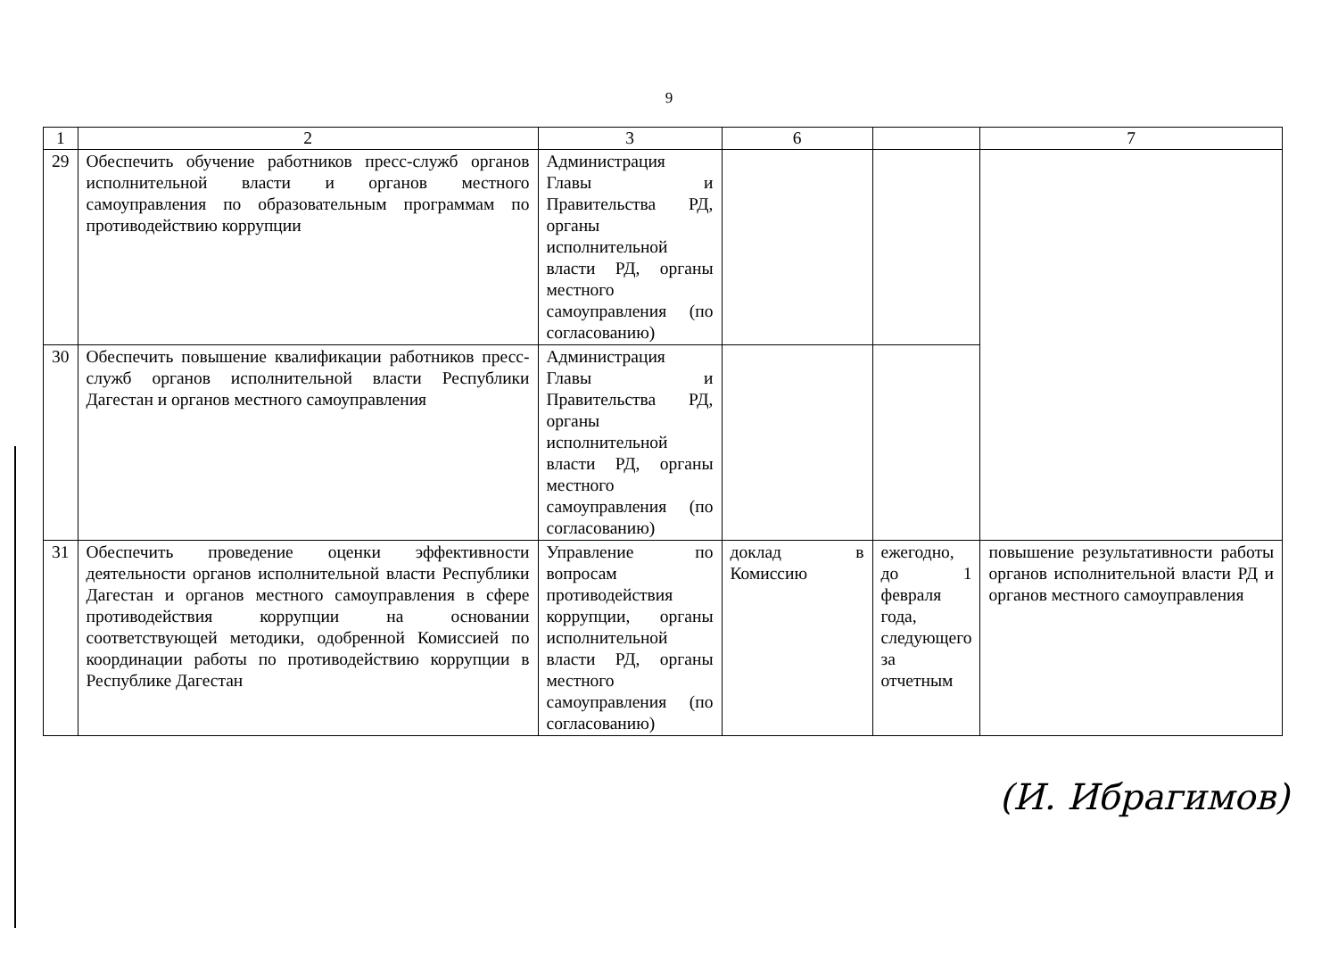9
| 1 | 2 | 3 | 6 | | 7 |
| --- | --- | --- | --- | --- | --- |
| 29 | Обеспечить обучение работников пресс-служб органов исполнительной власти и органов местного самоуправления по образовательным программам по противодействию коррупции | Администрация Главы и Правительства РД, органы исполнительной власти РД, органы местного самоуправления (по согласованию) | | | |
| 30 | Обеспечить повышение квалификации работников пресс-служб органов исполнительной власти Республики Дагестан и органов местного самоуправления | Администрация Главы и Правительства РД, органы исполнительной власти РД, органы местного самоуправления (по согласованию) | | | |
| 31 | Обеспечить проведение оценки эффективности деятельности органов исполнительной власти Республики Дагестан и органов местного самоуправления в сфере противодействия коррупции на основании соответствующей методики, одобренной Комиссией по координации работы по противодействию коррупции в Республике Дагестан | Управление по вопросам противодействия коррупции, органы исполнительной власти РД, органы местного самоуправления (по согласованию) | доклад в Комиссию | ежегодно, до 1 февраля года, следующего за отчетным | повышение результативности работы органов исполнительной власти РД и органов местного самоуправления |
(И. Ибрагимов)